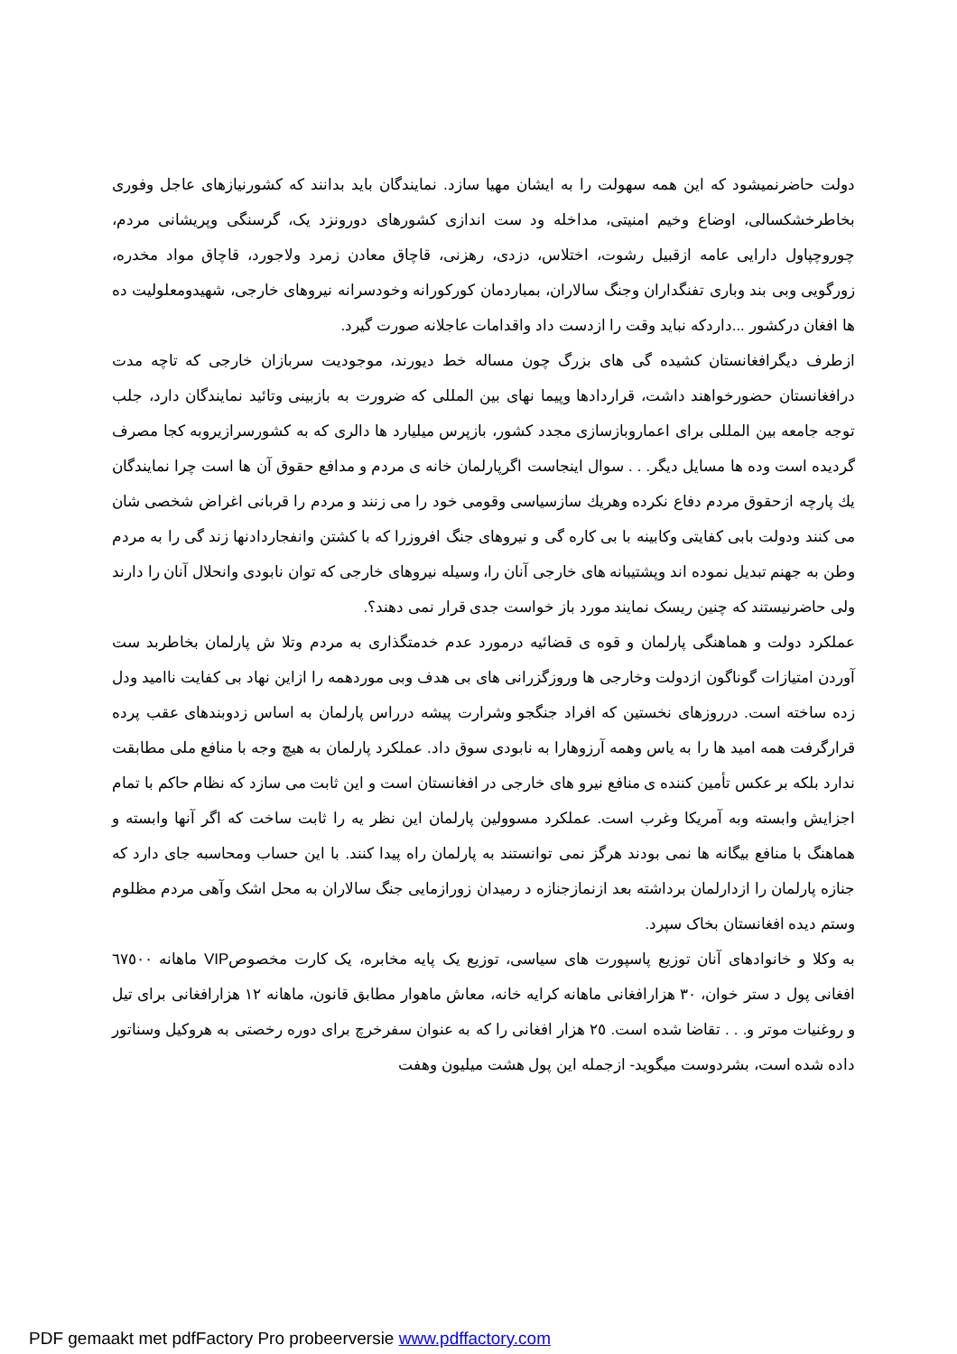دولت حاضرنمیشود که این همه سهولت را به ایشان مهیا سازد. نمایندگان باید بدانند که کشورنیازهای عاجل وفوری بخاطرخشکسالی، اوضاع وخیم امنیتی، مداخله ود ست اندازی کشورهای دورونزد یک، گرسنگی وپریشانی مردم، چوروچپاول دارایی عامه ازقبیل رشوت، اختلاس، دزدی، رهزنی، قاچاق معادن زمرد ولاجورد، قاچاق مواد مخدره، زورگویی وبی بند وباری تفنگداران وجنگ سالاران، بمباردمان کورکورانه وخودسرانه نیروهای خارجی، شهیدومعلولیت ده ها افغان درکشور ...داردکه نباید وقت را ازدست داد واقدامات عاجلانه صورت گیرد.
ازطرف دیگرافغانستان کشیده گی های بزرگ چون مساله خط دیورند، موجودیت سربازان خارجی که تاچه مدت درافغانستان حضورخواهند داشت، قراردادها وپیما نهای بین المللی که ضرورت به بازبینی وتائید نمایندگان دارد، جلب توجه جامعه بین المللی برای اعماروبازسازی مجدد کشور، بازپرس میلیارد ها دالری که به کشورسرازیروبه کجا مصرف گردیده است وده ها مسایل دیگر. . . سوال اینجاست اگرپارلمان خانه ی مردم و مدافع حقوق آن ها است چرا نمایندگان يك پارچه ازحقوق مردم دفاع نکرده وهريك سازسیاسی وقومی خود را می زنند و مردم را قربانی اغراض شخصی شان می کنند ودولت بابی کفایتی وکابینه با بی کاره گی و نیروهای جنگ افروزرا که با کشتن وانفجاردادنها زند گی را به مردم وطن به جهنم تبدیل نموده اند وپشتیبانه های خارجی آنان را، وسیله نیروهای خارجی که توان نابودی وانحلال آنان را دارند ولی حاضرنیستند که چنین ریسک نمایند مورد باز خواست جدی قرار نمی دهند؟.
عملکرد دولت و هماهنگی پارلمان و قوه ی قضائیه درمورد عدم خدمتگذاری به مردم وتلا ش پارلمان بخاطربد ست آوردن امتیازات گوناگون ازدولت وخارجی ها وروزگزرانی های بی هدف وبی موردهمه را ازاین نهاد بی کفایت ناامید ودل زده ساخته است. درروزهای نخستین که افراد جنگجو وشرارت پیشه درراس پارلمان به اساس زدوبندهای عقب پرده قرارگرفت همه امید ها را به یاس وهمه آرزوهارا به نابودی سوق داد. عملکرد پارلمان به هیچ وجه با منافع ملی مطابقت ندارد بلکه بر عکس تأمین کننده ی منافع نیرو های خارجی در افغانستان است و این ثابت می سازد که نظام حاکم با تمام اجزایش وابسته وبه آمریکا وغرب است. عملکرد مسوولین پارلمان این نظر یه را ثابت ساخت که اگر آنها وابسته و هماهنگ با منافع بیگانه ها نمی بودند هرگز نمی توانستند به پارلمان راه پیدا کنند. با این حساب ومحاسبه جای دارد که جنازه پارلمان را ازدارلمان برداشته بعد ازنمازجنازه د رمیدان زورازمایی جنگ سالاران به محل اشک وآهی مردم مظلوم وستم دیده افغانستان بخاک سپرد.
به وکلا و خانوادهای آنان توزیع پاسپورت های سیاسی، توزیع یک پایه مخابره، یک کارت مخصوصVIP ماهانه ٦٧٥٠٠ افغانی پول د ستر خوان، ٣٠ هزارافغانی ماهانه کرایه خانه، معاش ماهوار مطابق قانون، ماهانه ١٢ هزارافغانی برای تیل و روغنیات موتر و. . . تقاضا شده است. ٢٥ هزار افغانی را که به عنوان سفرخرچ برای دوره رخصتی به هروکیل وسناتور داده شده است، بشردوست میگوید- ازجمله این پول هشت میلیون وهفت
PDF gemaakt met pdfFactory Pro probeerversie www.pdffactory.com